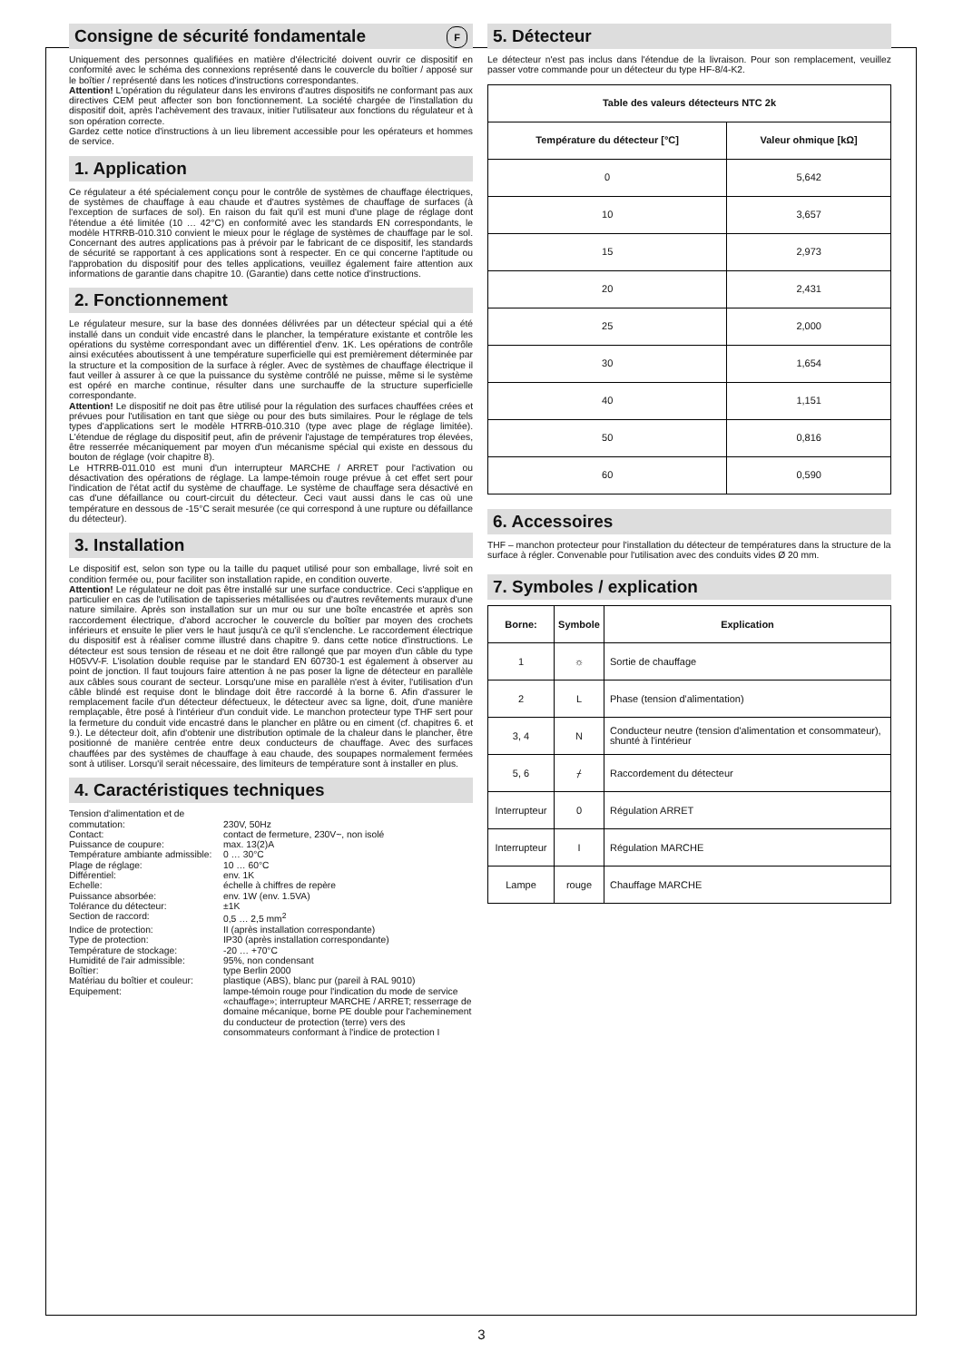Consigne de sécurité fondamentale F
Uniquement des personnes qualifiées en matière d'électricité doivent ouvrir ce dispositif en conformité avec le schéma des connexions représenté dans le couvercle du boîtier / apposé sur le boîtier / représenté dans les notices d'instructions correspondantes.
Attention! L'opération du régulateur dans les environs d'autres dispositifs ne conformant pas aux directives CEM peut affecter son bon fonctionnement. La société chargée de l'installation du dispositif doit, après l'achèvement des travaux, initier l'utilisateur aux fonctions du régulateur et à son opération correcte.
Gardez cette notice d'instructions à un lieu librement accessible pour les opérateurs et hommes de service.
1. Application
Ce régulateur a été spécialement conçu pour le contrôle de systèmes de chauffage électriques, de systèmes de chauffage à eau chaude et d'autres systèmes de chauffage de surfaces (à l'exception de surfaces de sol). En raison du fait qu'il est muni d'une plage de réglage dont l'étendue a été limitée (10 … 42°C) en conformité avec les standards EN correspondants, le modèle HTRRB-010.310 convient le mieux pour le réglage de systèmes de chauffage par le sol. Concernant des autres applications pas à prévoir par le fabricant de ce dispositif, les standards de sécurité se rapportant à ces applications sont à respecter. En ce qui concerne l'aptitude ou l'approbation du dispositif pour des telles applications, veuillez également faire attention aux informations de garantie dans chapitre 10. (Garantie) dans cette notice d'instructions.
2. Fonctionnement
Le régulateur mesure, sur la base des données délivrées par un détecteur spécial qui a été installé dans un conduit vide encastré dans le plancher, la température existante et contrôle les opérations du système correspondant avec un différentiel d'env. 1K. Les opérations de contrôle ainsi exécutées aboutissent à une température superficielle qui est premièrement déterminée par la structure et la composition de la surface à régler. Avec de systèmes de chauffage électrique il faut veiller à assurer à ce que la puissance du système contrôlé ne puisse, même si le système est opéré en marche continue, résulter dans une surchauffe de la structure superficielle correspondante.
Attention! Le dispositif ne doit pas être utilisé pour la régulation des surfaces chauffées crées et prévues pour l'utilisation en tant que siège ou pour des buts similaires. Pour le réglage de tels types d'applications sert le modèle HTRRB-010.310 (type avec plage de réglage limitée). L'étendue de réglage du dispositif peut, afin de prévenir l'ajustage de températures trop élevées, être resserrée mécaniquement par moyen d'un mécanisme spécial qui existe en dessous du bouton de réglage (voir chapitre 8).
Le HTRRB-011.010 est muni d'un interrupteur MARCHE / ARRET pour l'activation ou désactivation des opérations de réglage. La lampe-témoin rouge prévue à cet effet sert pour l'indication de l'état actif du système de chauffage. Le système de chauffage sera désactivé en cas d'une défaillance ou court-circuit du détecteur. Ceci vaut aussi dans le cas où une température en dessous de -15°C serait mesurée (ce qui correspond à une rupture ou défaillance du détecteur).
3. Installation
Le dispositif est, selon son type ou la taille du paquet utilisé pour son emballage, livré soit en condition fermée ou, pour faciliter son installation rapide, en condition ouverte.
Attention! Le régulateur ne doit pas être installé sur une surface conductrice. Ceci s'applique en particulier en cas de l'utilisation de tapisseries métallisées ou d'autres revêtements muraux d'une nature similaire. Après son installation sur un mur ou sur une boîte encastrée et après son raccordement électrique, d'abord accrocher le couvercle du boîtier par moyen des crochets inférieurs et ensuite le plier vers le haut jusqu'à ce qu'il s'enclenche. Le raccordement électrique du dispositif est à réaliser comme illustré dans chapitre 9. dans cette notice d'instructions. Le détecteur est sous tension de réseau et ne doit être rallongé que par moyen d'un câble du type H05VV-F. L'isolation double requise par le standard EN 60730-1 est également à observer au point de jonction. Il faut toujours faire attention à ne pas poser la ligne de détecteur en parallèle aux câbles sous courant de secteur. Lorsqu'une mise en parallèle n'est à éviter, l'utilisation d'un câble blindé est requise dont le blindage doit être raccordé à la borne 6. Afin d'assurer le remplacement facile d'un détecteur défectueux, le détecteur avec sa ligne, doit, d'une manière remplaçable, être posé à l'intérieur d'un conduit vide. Le manchon protecteur type THF sert pour la fermeture du conduit vide encastré dans le plancher en plâtre ou en ciment (cf. chapitres 6. et 9.). Le détecteur doit, afin d'obtenir une distribution optimale de la chaleur dans le plancher, être positionné de manière centrée entre deux conducteurs de chauffage. Avec des surfaces chauffées par des systèmes de chauffage à eau chaude, des soupapes normalement fermées sont à utiliser. Lorsqu'il serait nécessaire, des limiteurs de température sont à installer en plus.
4. Caractéristiques techniques
| Tension d'alimentation et de commutation: | 230V, 50Hz |
| Contact: | contact de fermeture, 230V~, non isolé |
| Puissance de coupure: | max. 13(2)A |
| Température ambiante admissible: | 0 … 30°C |
| Plage de réglage: | 10 … 60°C |
| Différentiel: | env. 1K |
| Echelle: | échelle à chiffres de repère |
| Puissance absorbée: | env. 1W (env. 1.5VA) |
| Tolérance du détecteur: | ±1K |
| Section de raccord: | 0,5 … 2,5 mm<sup>2</sup> |
| Indice de protection: | II (après installation correspondante) |
| Type de protection: | IP30 (après installation correspondante) |
| Température de stockage: | -20 … +70°C |
| Humidité de l'air admissible: | 95%, non condensant |
| Boîtier: | type Berlin 2000 |
| Matériau du boîtier et couleur: | plastique (ABS), blanc pur (pareil à RAL 9010) |
| Equipement: | lampe-témoin rouge pour l'indication du mode de service «chauffage»; interrupteur MARCHE / ARRET; resserrage de domaine mécanique, borne PE double pour l'acheminement du conducteur de protection (terre) vers des consommateurs conformant à l'indice de protection I |
5. Détecteur
Le détecteur n'est pas inclus dans l'étendue de la livraison. Pour son remplacement, veuillez passer votre commande pour un détecteur du type HF-8/4-K2.
| Table des valeurs détecteurs NTC 2k | |
| --- | --- |
| Température du détecteur [°C] | Valeur ohmique [kΩ] |
| 0 | 5,642 |
| 10 | 3,657 |
| 15 | 2,973 |
| 20 | 2,431 |
| 25 | 2,000 |
| 30 | 1,654 |
| 40 | 1,151 |
| 50 | 0,816 |
| 60 | 0,590 |
6. Accessoires
THF – manchon protecteur pour l'installation du détecteur de températures dans la structure de la surface à régler. Convenable pour l'utilisation avec des conduits vides Ø 20 mm.
7. Symboles / explication
| Borne: | Symbole | Explication |
| --- | --- | --- |
| 1 | ☼ | Sortie de chauffage |
| 2 | L | Phase (tension d'alimentation) |
| 3, 4 | N | Conducteur neutre (tension d'alimentation et consommateur), shunté à l'intérieur |
| 5, 6 | ⌿ | Raccordement du détecteur |
| Interrupteur | 0 | Régulation ARRET |
| Interrupteur | I | Régulation MARCHE |
| Lampe | rouge | Chauffage MARCHE |
3